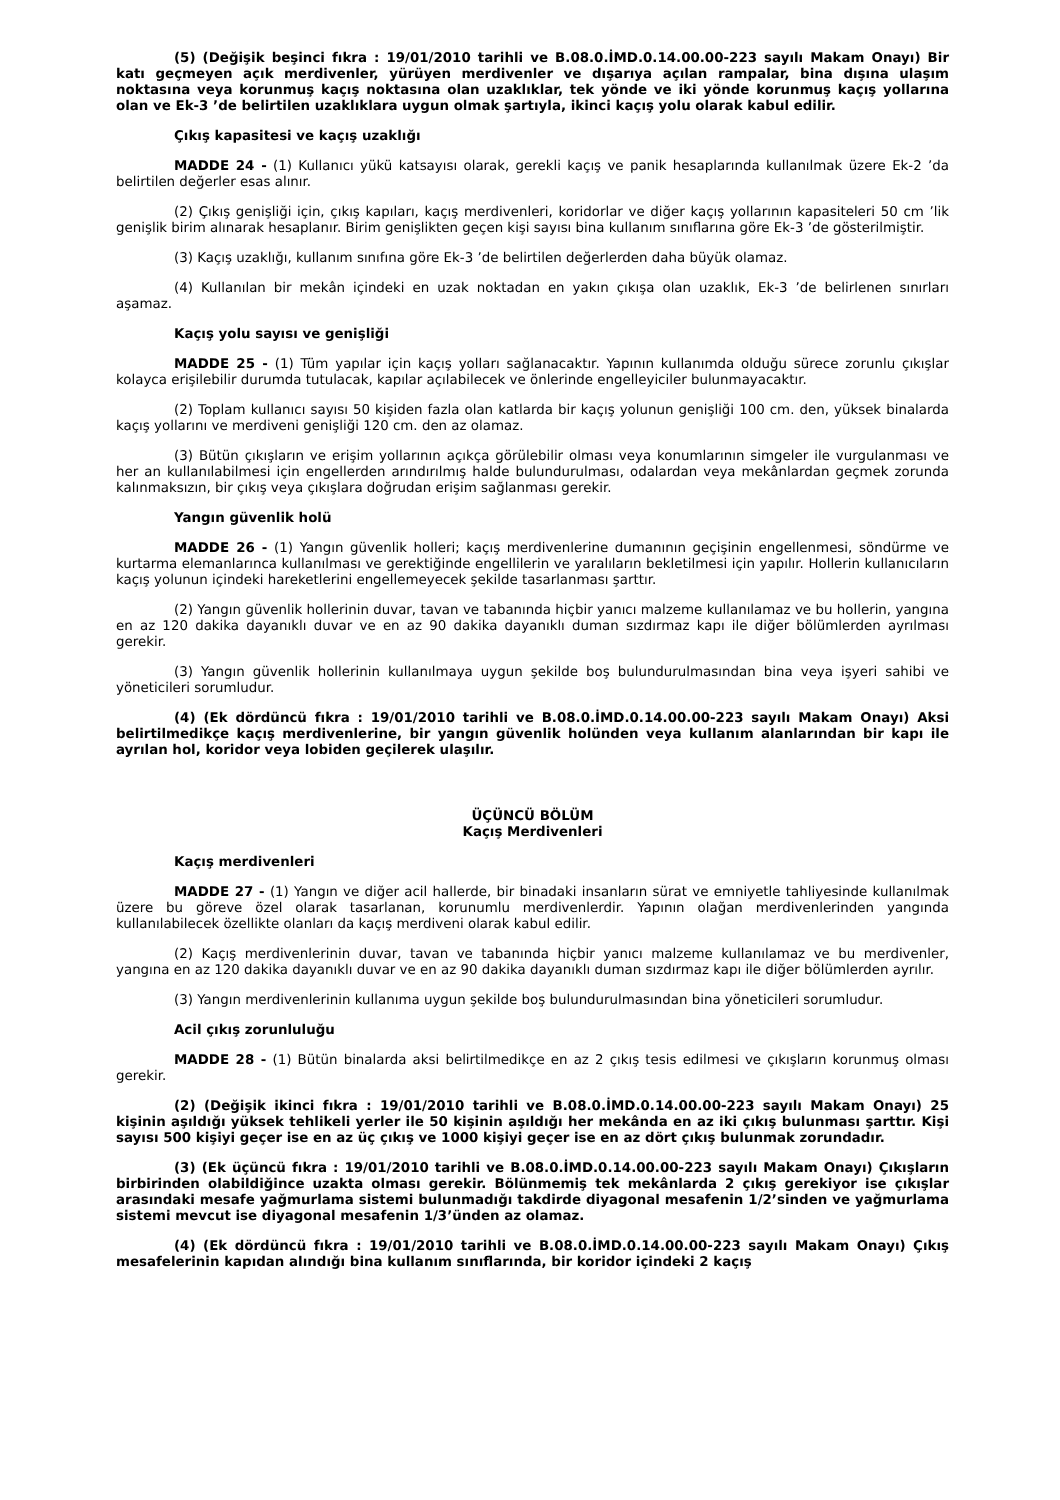(5) (Değişik beşinci fıkra : 19/01/2010 tarihli ve B.08.0.İMD.0.14.00.00-223 sayılı Makam Onayı) Bir katı geçmeyen açık merdivenler, yürüyen merdivenler ve dışarıya açılan rampalar, bina dışına ulaşım noktasına veya korunmuş kaçış noktasına olan uzaklıklar, tek yönde ve iki yönde korunmuş kaçış yollarına olan ve Ek-3 ’de belirtilen uzaklıklara uygun olmak şartıyla, ikinci kaçış yolu olarak kabul edilir.
Çıkış kapasitesi ve kaçış uzaklığı
MADDE 24 - (1) Kullanıcı yükü katsayısı olarak, gerekli kaçış ve panik hesaplarında kullanılmak üzere Ek-2 ’da belirtilen değerler esas alınır.
(2) Çıkış genişliği için, çıkış kapıları, kaçış merdivenleri, koridorlar ve diğer kaçış yollarının kapasiteleri 50 cm ’lik genişlik birim alınarak hesaplanır. Birim genişlikten geçen kişi sayısı bina kullanım sınıflarına göre Ek-3 ’de gösterilmiştir.
(3) Kaçış uzaklığı, kullanım sınıfına göre Ek-3 ’de belirtilen değerlerden daha büyük olamaz.
(4) Kullanılan bir mekân içindeki en uzak noktadan en yakın çıkışa olan uzaklık, Ek-3 ’de belirlenen sınırları aşamaz.
Kaçış yolu sayısı ve genişliği
MADDE 25 - (1) Tüm yapılar için kaçış yolları sağlanacaktır. Yapının kullanımda olduğu sürece zorunlu çıkışlar kolayca erişilebilir durumda tutulacak, kapılar açılabilecek ve önlerinde engelleyiciler bulunmayacaktır.
(2) Toplam kullanıcı sayısı 50 kişiden fazla olan katlarda bir kaçış yolunun genişliği 100 cm. den, yüksek binalarda kaçış yollarını ve merdiveni genişliği 120 cm. den az olamaz.
(3) Bütün çıkışların ve erişim yollarının açıkça görülebilir olması veya konumlarının simgeler ile vurgulanması ve her an kullanılabilmesi için engellerden arındırılmış halde bulundurulması, odalardan veya mekânlardan geçmek zorunda kalınmaksızın, bir çıkış veya çıkışlara doğrudan erişim sağlanması gerekir.
Yangın güvenlik holü
MADDE 26 - (1) Yangın güvenlik holleri; kaçış merdivenlerine dumanının geçişinin engellenmesi, söndürme ve kurtarma elemanlarınca kullanılması ve gerektiğinde engellilerin ve yaralıların bekletilmesi için yapılır. Hollerin kullanıcıların kaçış yolunun içindeki hareketlerini engellemeyecek şekilde tasarlanması şarttır.
(2) Yangın güvenlik hollerinin duvar, tavan ve tabanında hiçbir yanıcı malzeme kullanılamaz ve bu hollerin, yangına en az 120 dakika dayanıklı duvar ve en az 90 dakika dayanıklı duman sızdırmaz kapı ile diğer bölümlerden ayrılması gerekir.
(3) Yangın güvenlik hollerinin kullanılmaya uygun şekilde boş bulundurulmasından bina veya işyeri sahibi ve yöneticileri sorumludur.
(4) (Ek dördüncü fıkra : 19/01/2010 tarihli ve B.08.0.İMD.0.14.00.00-223 sayılı Makam Onayı) Aksi belirtilmedikçe kaçış merdivenlerine, bir yangın güvenlik holünden veya kullanım alanlarından bir kapı ile ayrılan hol, koridor veya lobiden geçilerek ulaşılır.
ÜÇÜNCÜ BÖLÜM
Kaçış Merdivenleri
Kaçış merdivenleri
MADDE 27 - (1) Yangın ve diğer acil hallerde, bir binadaki insanların sürat ve emniyetle tahliyesinde kullanılmak üzere bu göreve özel olarak tasarlanan, korunumlu merdivenlerdir. Yapının olağan merdivenlerinden yangında kullanılabilecek özellikte olanları da kaçış merdiveni olarak kabul edilir.
(2) Kaçış merdivenlerinin duvar, tavan ve tabanında hiçbir yanıcı malzeme kullanılamaz ve bu merdivenler, yangına en az 120 dakika dayanıklı duvar ve en az 90 dakika dayanıklı duman sızdırmaz kapı ile diğer bölümlerden ayrılır.
(3) Yangın merdivenlerinin kullanıma uygun şekilde boş bulundurulmasından bina yöneticileri sorumludur.
Acil çıkış zorunluluğu
MADDE 28 - (1) Bütün binalarda aksi belirtilmedikçe en az 2 çıkış tesis edilmesi ve çıkışların korunmuş olması gerekir.
(2) (Değişik ikinci fıkra : 19/01/2010 tarihli ve B.08.0.İMD.0.14.00.00-223 sayılı Makam Onayı) 25 kişinin aşıldığı yüksek tehlikeli yerler ile 50 kişinin aşıldığı her mekânda en az iki çıkış bulunması şarttır. Kişi sayısı 500 kişiyi geçer ise en az üç çıkış ve 1000 kişiyi geçer ise en az dört çıkış bulunmak zorundadır.
(3) (Ek üçüncü fıkra : 19/01/2010 tarihli ve B.08.0.İMD.0.14.00.00-223 sayılı Makam Onayı) Çıkışların birbirinden olabildiğince uzakta olması gerekir. Bölünmemiş tek mekânlarda 2 çıkış gerekiyor ise çıkışlar arasındaki mesafe yağmurlama sistemi bulunmadığı takdirde diyagonal mesafenin 1/2’sinden ve yağmurlama sistemi mevcut ise diyagonal mesafenin 1/3’ünden az olamaz.
(4) (Ek dördüncü fıkra : 19/01/2010 tarihli ve B.08.0.İMD.0.14.00.00-223 sayılı Makam Onayı) Çıkış mesafelerinin kapıdan alındığı bina kullanım sınıflarında, bir koridor içindeki 2 kaçış